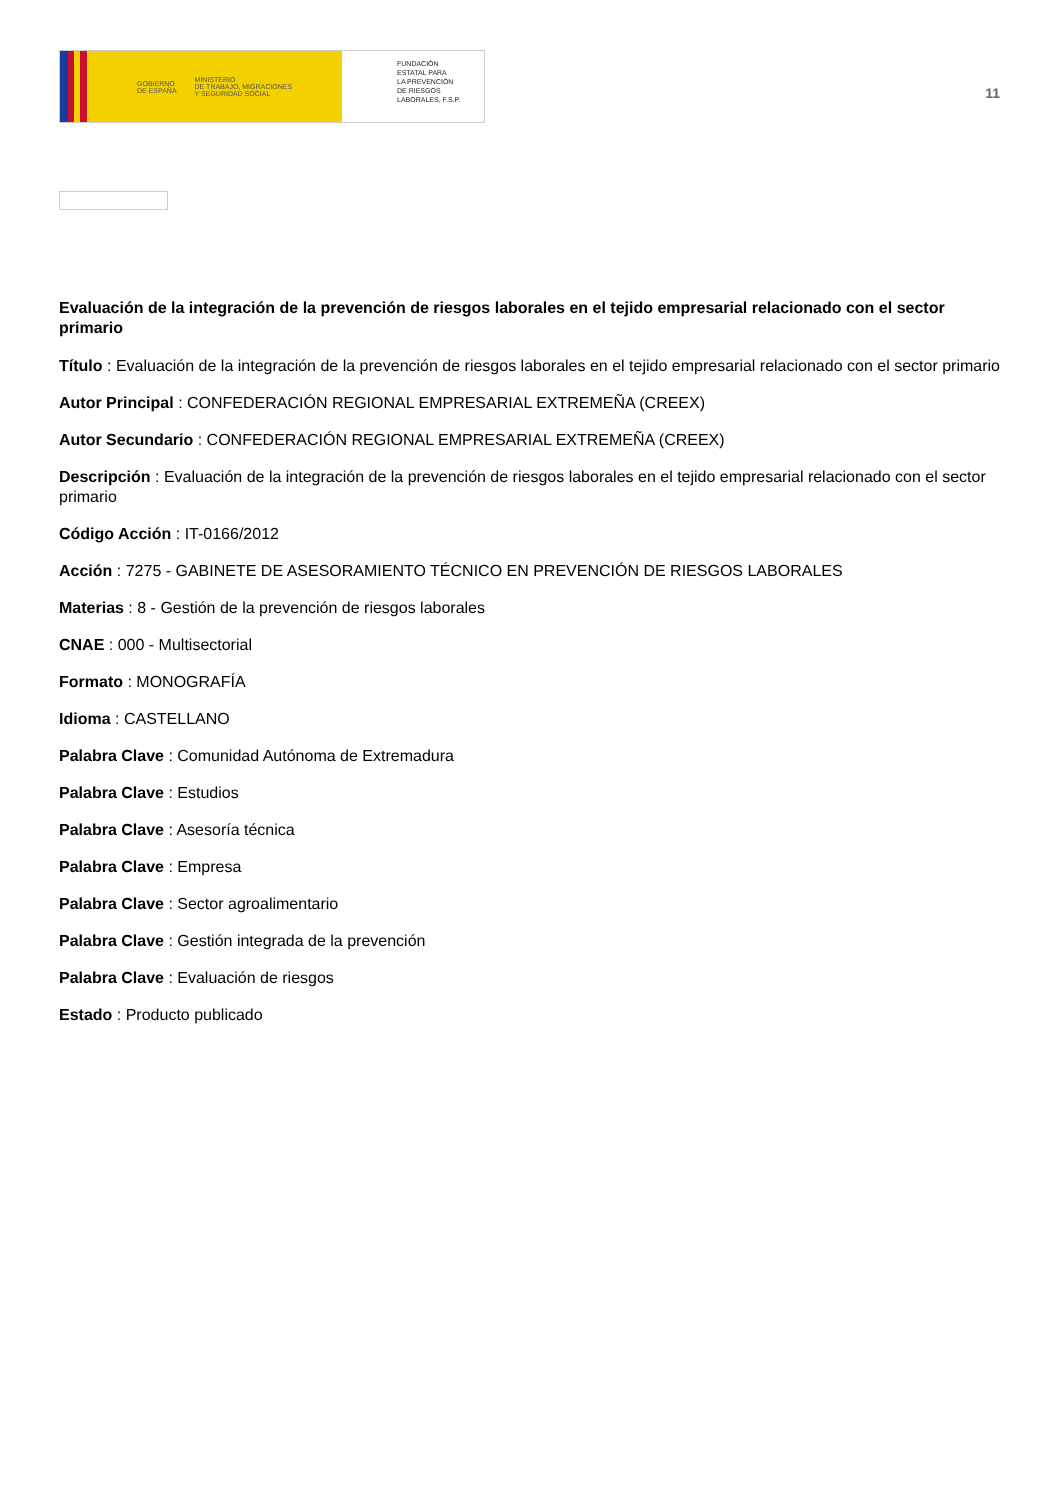GOBIERNO
DE ESPAÑA MINISTERIO
DE TRABAJO, MIGRACIONES
Y SEGURIDAD SOCIAL
FUNDACIÓN
ESTATAL PARA
LA PREVENCIÓN
DE RIESGOS
LABORALES, F.S.P.
11
Evaluación de la integración de la prevención de riesgos laborales en el tejido empresarial relacionado con el sector primario
Título : Evaluación de la integración de la prevención de riesgos laborales en el tejido empresarial relacionado con el sector primario
Autor Principal : CONFEDERACIÓN REGIONAL EMPRESARIAL EXTREMEÑA (CREEX)
Autor Secundario : CONFEDERACIÓN REGIONAL EMPRESARIAL EXTREMEÑA (CREEX)
Descripción : Evaluación de la integración de la prevención de riesgos laborales en el tejido empresarial relacionado con el sector primario
Código Acción : IT-0166/2012
Acción : 7275 - GABINETE DE ASESORAMIENTO TÉCNICO EN PREVENCIÓN DE RIESGOS LABORALES
Materias : 8 - Gestión de la prevención de riesgos laborales
CNAE : 000 - Multisectorial
Formato : MONOGRAFÍA
Idioma : CASTELLANO
Palabra Clave : Comunidad Autónoma de Extremadura
Palabra Clave : Estudios
Palabra Clave : Asesoría técnica
Palabra Clave : Empresa
Palabra Clave : Sector agroalimentario
Palabra Clave : Gestión integrada de la prevención
Palabra Clave : Evaluación de riesgos
Estado : Producto publicado